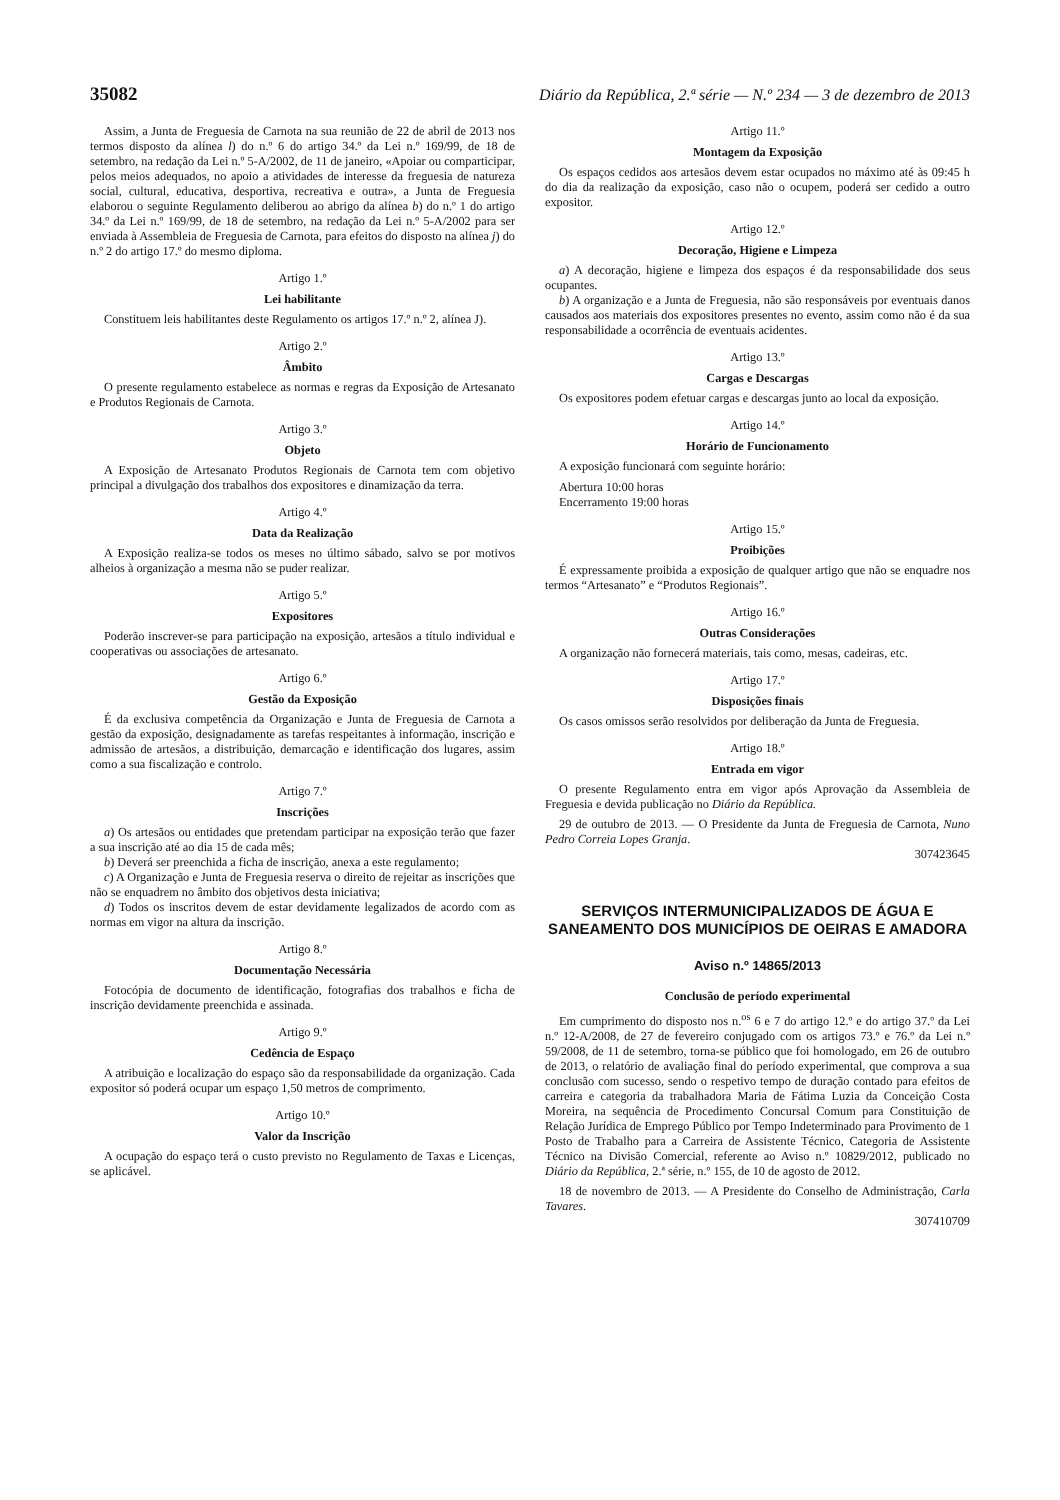35082 Diário da República, 2.ª série — N.º 234 — 3 de dezembro de 2013
Assim, a Junta de Freguesia de Carnota na sua reunião de 22 de abril de 2013 nos termos disposto da alínea l) do n.º 6 do artigo 34.º da Lei n.º 169/99, de 18 de setembro, na redação da Lei n.º 5-A/2002, de 11 de janeiro, «Apoiar ou comparticipar, pelos meios adequados, no apoio a atividades de interesse da freguesia de natureza social, cultural, educativa, desportiva, recreativa e outra», a Junta de Freguesia elaborou o seguinte Regulamento deliberou ao abrigo da alínea b) do n.º 1 do artigo 34.º da Lei n.º 169/99, de 18 de setembro, na redação da Lei n.º 5-A/2002 para ser enviada à Assembleia de Freguesia de Carnota, para efeitos do disposto na alínea j) do n.º 2 do artigo 17.º do mesmo diploma.
Artigo 1.º
Lei habilitante
Constituem leis habilitantes deste Regulamento os artigos 17.º n.º 2, alínea J).
Artigo 2.º
Âmbito
O presente regulamento estabelece as normas e regras da Exposição de Artesanato e Produtos Regionais de Carnota.
Artigo 3.º
Objeto
A Exposição de Artesanato Produtos Regionais de Carnota tem com objetivo principal a divulgação dos trabalhos dos expositores e dinamização da terra.
Artigo 4.º
Data da Realização
A Exposição realiza-se todos os meses no último sábado, salvo se por motivos alheios à organização a mesma não se puder realizar.
Artigo 5.º
Expositores
Poderão inscrever-se para participação na exposição, artesãos a título individual e cooperativas ou associações de artesanato.
Artigo 6.º
Gestão da Exposição
É da exclusiva competência da Organização e Junta de Freguesia de Carnota a gestão da exposição, designadamente as tarefas respeitantes à informação, inscrição e admissão de artesãos, a distribuição, demarcação e identificação dos lugares, assim como a sua fiscalização e controlo.
Artigo 7.º
Inscrições
a) Os artesãos ou entidades que pretendam participar na exposição terão que fazer a sua inscrição até ao dia 15 de cada mês;
b) Deverá ser preenchida a ficha de inscrição, anexa a este regulamento;
c) A Organização e Junta de Freguesia reserva o direito de rejeitar as inscrições que não se enquadrem no âmbito dos objetivos desta iniciativa;
d) Todos os inscritos devem de estar devidamente legalizados de acordo com as normas em vigor na altura da inscrição.
Artigo 8.º
Documentação Necessária
Fotocópia de documento de identificação, fotografias dos trabalhos e ficha de inscrição devidamente preenchida e assinada.
Artigo 9.º
Cedência de Espaço
A atribuição e localização do espaço são da responsabilidade da organização. Cada expositor só poderá ocupar um espaço 1,50 metros de comprimento.
Artigo 10.º
Valor da Inscrição
A ocupação do espaço terá o custo previsto no Regulamento de Taxas e Licenças, se aplicável.
Artigo 11.º
Montagem da Exposição
Os espaços cedidos aos artesãos devem estar ocupados no máximo até às 09:45 h do dia da realização da exposição, caso não o ocupem, poderá ser cedido a outro expositor.
Artigo 12.º
Decoração, Higiene e Limpeza
a) A decoração, higiene e limpeza dos espaços é da responsabilidade dos seus ocupantes.
b) A organização e a Junta de Freguesia, não são responsáveis por eventuais danos causados aos materiais dos expositores presentes no evento, assim como não é da sua responsabilidade a ocorrência de eventuais acidentes.
Artigo 13.º
Cargas e Descargas
Os expositores podem efetuar cargas e descargas junto ao local da exposição.
Artigo 14.º
Horário de Funcionamento
A exposição funcionará com seguinte horário:
Abertura 10:00 horas
Encerramento 19:00 horas
Artigo 15.º
Proibições
É expressamente proibida a exposição de qualquer artigo que não se enquadre nos termos “Artesanato” e “Produtos Regionais”.
Artigo 16.º
Outras Considerações
A organização não fornecerá materiais, tais como, mesas, cadeiras, etc.
Artigo 17.º
Disposições finais
Os casos omissos serão resolvidos por deliberação da Junta de Freguesia.
Artigo 18.º
Entrada em vigor
O presente Regulamento entra em vigor após Aprovação da Assembleia de Freguesia e devida publicação no Diário da República.
29 de outubro de 2013. — O Presidente da Junta de Freguesia de Carnota, Nuno Pedro Correia Lopes Granja.
307423645
SERVIÇOS INTERMUNICIPALIZADOS DE ÁGUA E SANEAMENTO DOS MUNICÍPIOS DE OEIRAS E AMADORA
Aviso n.º 14865/2013
Conclusão de período experimental
Em cumprimento do disposto nos n.<sup>os</sup> 6 e 7 do artigo 12.º e do artigo 37.º da Lei n.º 12-A/2008, de 27 de fevereiro conjugado com os artigos 73.º e 76.º da Lei n.º 59/2008, de 11 de setembro, torna-se público que foi homologado, em 26 de outubro de 2013, o relatório de avaliação final do período experimental, que comprova a sua conclusão com sucesso, sendo o respetivo tempo de duração contado para efeitos de carreira e categoria da trabalhadora Maria de Fátima Luzia da Conceição Costa Moreira, na sequência de Procedimento Concursal Comum para Constituição de Relação Jurídica de Emprego Público por Tempo Indeterminado para Provimento de 1 Posto de Trabalho para a Carreira de Assistente Técnico, Categoria de Assistente Técnico na Divisão Comercial, referente ao Aviso n.º 10829/2012, publicado no Diário da República, 2.ª série, n.º 155, de 10 de agosto de 2012.
18 de novembro de 2013. — A Presidente do Conselho de Administração, Carla Tavares.
307410709